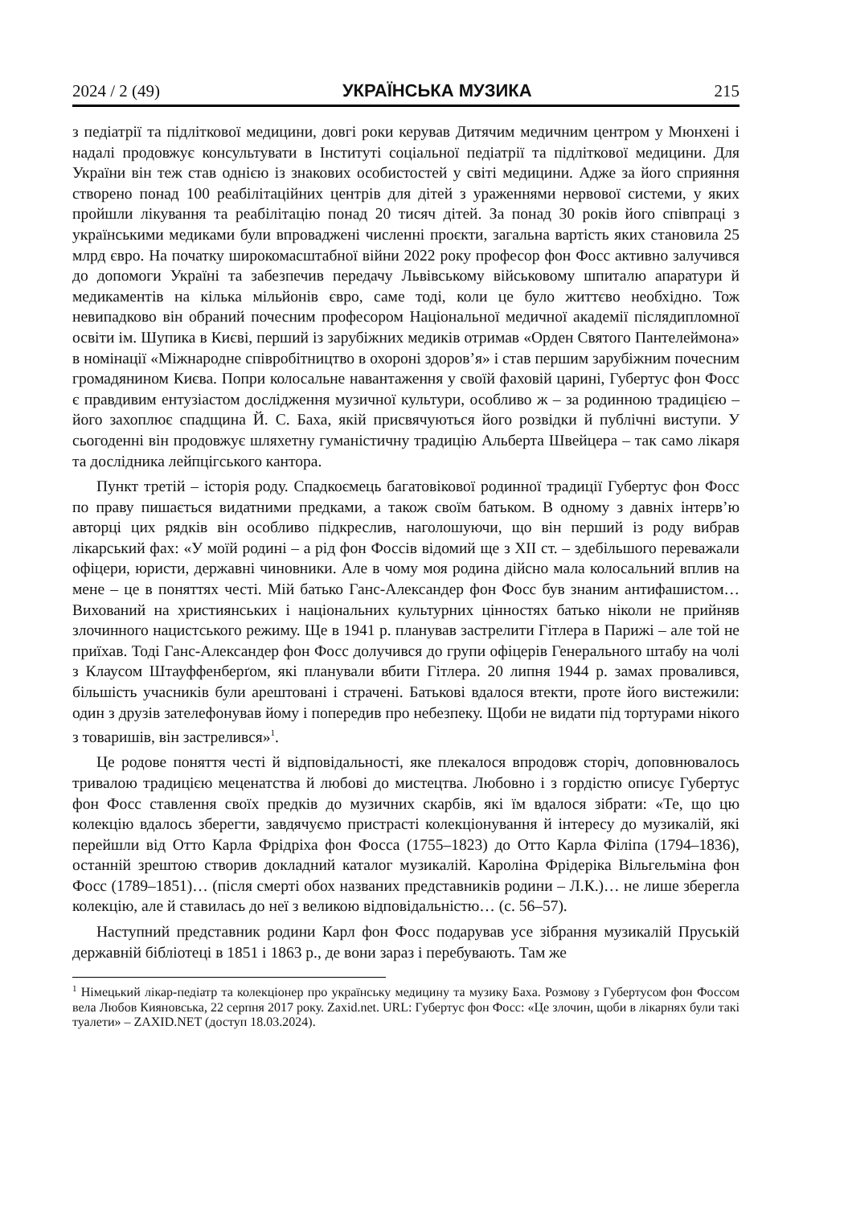2024 / 2 (49) УКРАЇНСЬКА МУЗИКА 215
з педіатрії та підліткової медицини, довгі роки керував Дитячим медичним центром у Мюнхені і надалі продовжує консультувати в Інституті соціальної педіатрії та підліткової медицини. Для України він теж став однією із знакових особистостей у світі медицини. Адже за його сприяння створено понад 100 реабілітаційних центрів для дітей з ураженнями нервової системи, у яких пройшли лікування та реабілітацію понад 20 тисяч дітей. За понад 30 років його співпраці з українськими медиками були впроваджені численні проєкти, загальна вартість яких становила 25 млрд євро. На початку широкомасштабної війни 2022 року професор фон Фосс активно залучився до допомоги Україні та забезпечив передачу Львівському військовому шпиталю апаратури й медикаментів на кілька мільйонів євро, саме тоді, коли це було життєво необхідно. Тож невипадково він обраний почесним професором Національної медичної академії післядипломної освіти ім. Шупика в Києві, перший із зарубіжних медиків отримав «Орден Святого Пантелеймона» в номінації «Міжнародне співробітництво в охороні здоров’я» і став першим зарубіжним почесним громадянином Києва. Попри колосальне навантаження у своїй фаховій царині, Губертус фон Фосс є правдивим ентузіастом дослідження музичної культури, особливо ж – за родинною традицією – його захоплює спадщина Й. С. Баха, якій присвячуються його розвідки й публічні виступи. У сьогоденні він продовжує шляхетну гуманістичну традицію Альберта Швейцера – так само лікаря та дослідника лейпцігського кантора.
Пункт третій – історія роду. Спадкоємець багатовікової родинної традиції Губертус фон Фосс по праву пишається видатними предками, а також своїм батьком. В одному з давніх інтерв’ю авторці цих рядків він особливо підкреслив, наголошуючи, що він перший із роду вибрав лікарський фах: «У моїй родині – а рід фон Фоссів відомий ще з ХІІ ст. – здебільшого переважали офіцери, юристи, державні чиновники. Але в чому моя родина дійсно мала колосальний вплив на мене – це в поняттях честі. Мій батько Ганс-Александер фон Фосс був знаним антифашистом… Вихований на християнських і національних культурних цінностях батько ніколи не прийняв злочинного нацистського режиму. Ще в 1941 р. планував застрелити Гітлера в Парижі – але той не приїхав. Тоді Ганс-Александер фон Фосс долучився до групи офіцерів Генерального штабу на чолі з Клаусом Штауффенберґом, які планували вбити Гітлера. 20 липня 1944 р. замах провалився, більшість учасників були арештовані і страчені. Батькові вдалося втекти, проте його вистежили: один з друзів зателефонував йому і попередив про небезпеку. Щоби не видати під тортурами нікого з товаришів, він застрелився»<sup>1</sup>.
Це родове поняття честі й відповідальності, яке плекалося впродовж сторіч, доповнювалось тривалою традицією меценатства й любові до мистецтва. Любовно і з гордістю описує Губертус фон Фосс ставлення своїх предків до музичних скарбів, які їм вдалося зібрати: «Те, що цю колекцію вдалось зберегти, завдячуємо пристрасті колекціонування й інтересу до музикалій, які перейшли від Отто Карла Фрідріха фон Фосса (1755–1823) до Отто Карла Філіпа (1794–1836), останній зрештою створив докладний каталог музикалій. Кароліна Фрідеріка Вільгельміна фон Фосс (1789–1851)… (після смерті обох названих представників родини – Л.К.)… не лише зберегла колекцію, але й ставилась до неї з великою відповідальністю… (с. 56–57).
Наступний представник родини Карл фон Фосс подарував усе зібрання музикалій Пруській державній бібліотеці в 1851 і 1863 р., де вони зараз і перебувають. Там же
<sup>1</sup> Німецький лікар-педіатр та колекціонер про українську медицину та музику Баха. Розмову з Губертусом фон Фоссом вела Любов Кияновська, 22 серпня 2017 року. Zaxid.net. URL: Губертус фон Фосс: «Це злочин, щоби в лікарнях були такі туалети» – ZAXID.NET (доступ 18.03.2024).